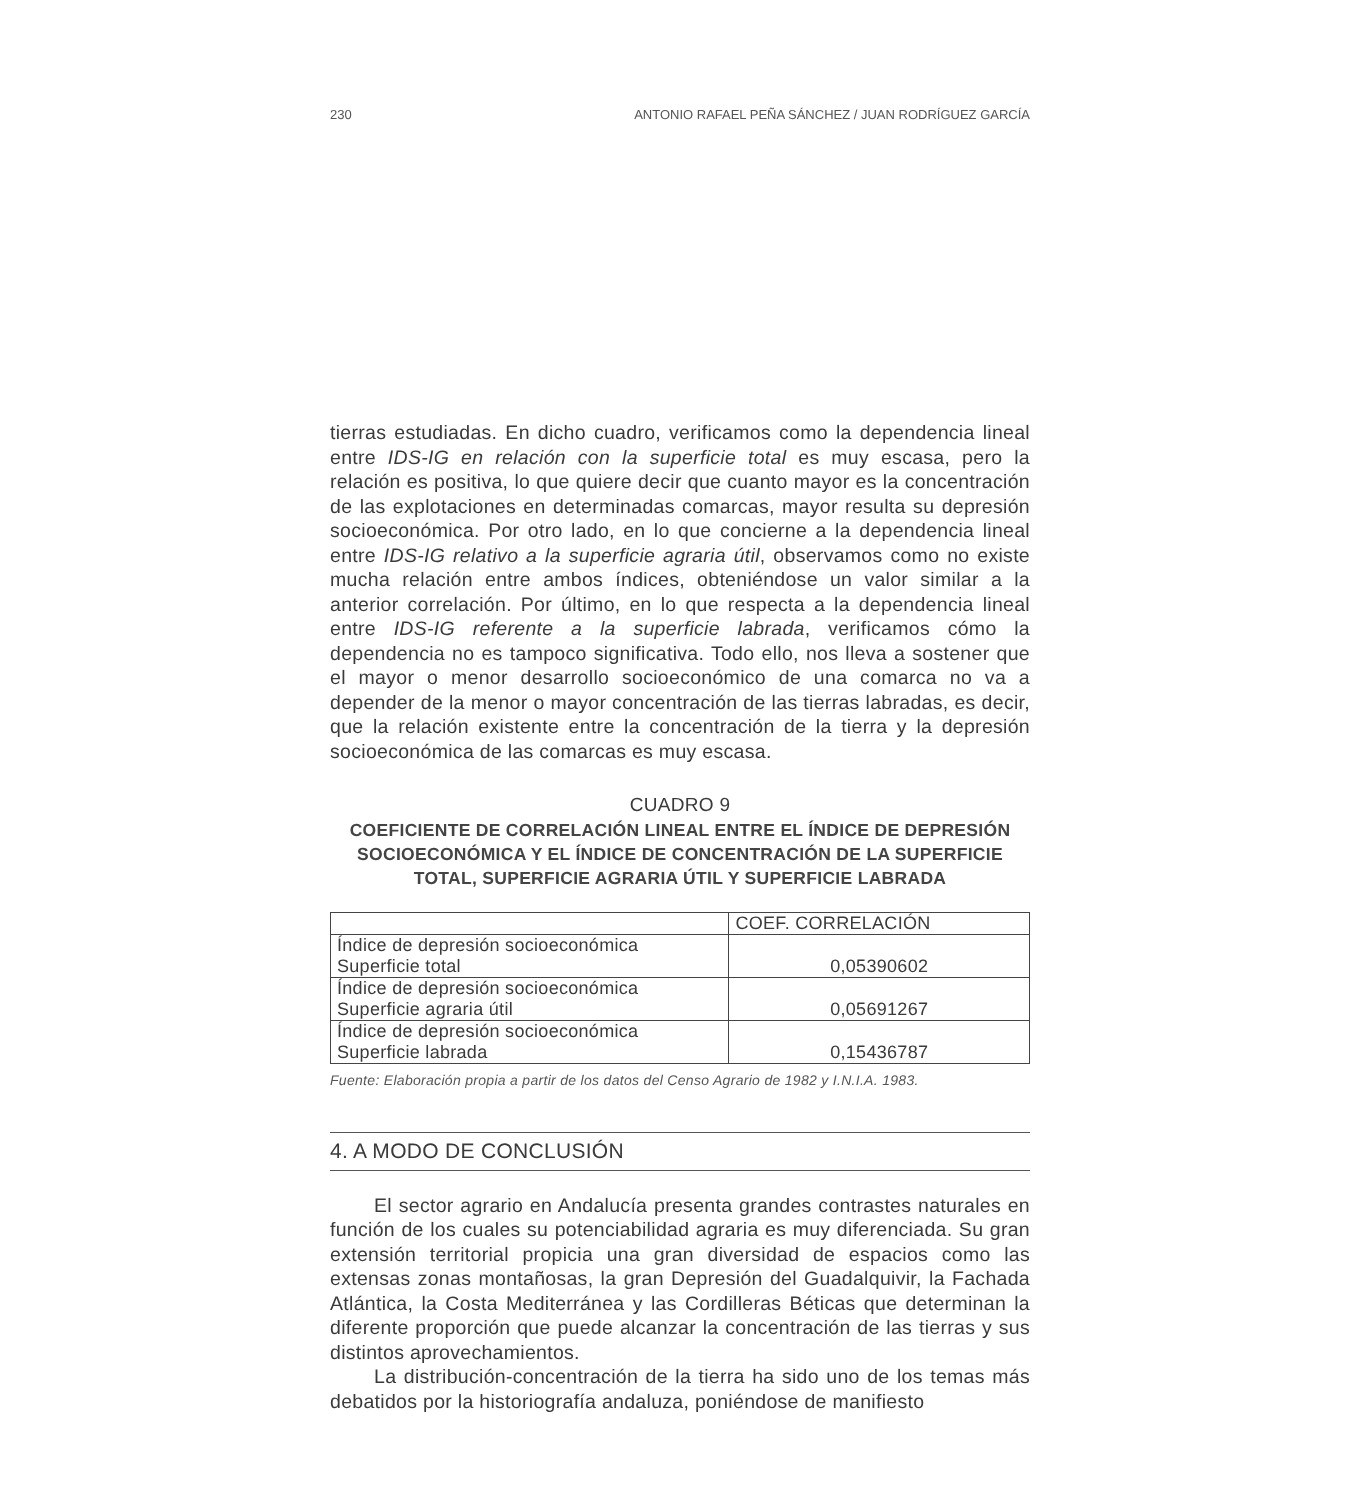230 ANTONIO RAFAEL PEÑA SÁNCHEZ / JUAN RODRÍGUEZ GARCÍA
tierras estudiadas. En dicho cuadro, verificamos como la dependencia lineal entre IDS-IG en relación con la superficie total es muy escasa, pero la relación es positiva, lo que quiere decir que cuanto mayor es la concentración de las explotaciones en determinadas comarcas, mayor resulta su depresión socioeconómica. Por otro lado, en lo que concierne a la dependencia lineal entre IDS-IG relativo a la superficie agraria útil, observamos como no existe mucha relación entre ambos índices, obteniéndose un valor similar a la anterior correlación. Por último, en lo que respecta a la dependencia lineal entre IDS-IG referente a la superficie labrada, verificamos cómo la dependencia no es tampoco significativa. Todo ello, nos lleva a sostener que el mayor o menor desarrollo socioeconómico de una comarca no va a depender de la menor o mayor concentración de las tierras labradas, es decir, que la relación existente entre la concentración de la tierra y la depresión socioeconómica de las comarcas es muy escasa.
CUADRO 9
COEFICIENTE DE CORRELACIÓN LINEAL ENTRE EL ÍNDICE DE DEPRESIÓN SOCIOECONÓMICA Y EL ÍNDICE DE CONCENTRACIÓN DE LA SUPERFICIE TOTAL, SUPERFICIE AGRARIA ÚTIL Y SUPERFICIE LABRADA
| | COEF. CORRELACIÓN |
| --- | --- |
| Índice de depresión socioeconómica Superficie total | 0,05390602 |
| Índice de depresión socioeconómica Superficie agraria útil | 0,05691267 |
| Índice de depresión socioeconómica Superficie labrada | 0,15436787 |
Fuente: Elaboración propia a partir de los datos del Censo Agrario de 1982 y I.N.I.A. 1983.
4. A MODO DE CONCLUSIÓN
El sector agrario en Andalucía presenta grandes contrastes naturales en función de los cuales su potenciabilidad agraria es muy diferenciada. Su gran extensión territorial propicia una gran diversidad de espacios como las extensas zonas montañosas, la gran Depresión del Guadalquivir, la Fachada Atlántica, la Costa Mediterránea y las Cordilleras Béticas que determinan la diferente proporción que puede alcanzar la concentración de las tierras y sus distintos aprovechamientos.
La distribución-concentración de la tierra ha sido uno de los temas más debatidos por la historiografía andaluza, poniéndose de manifiesto